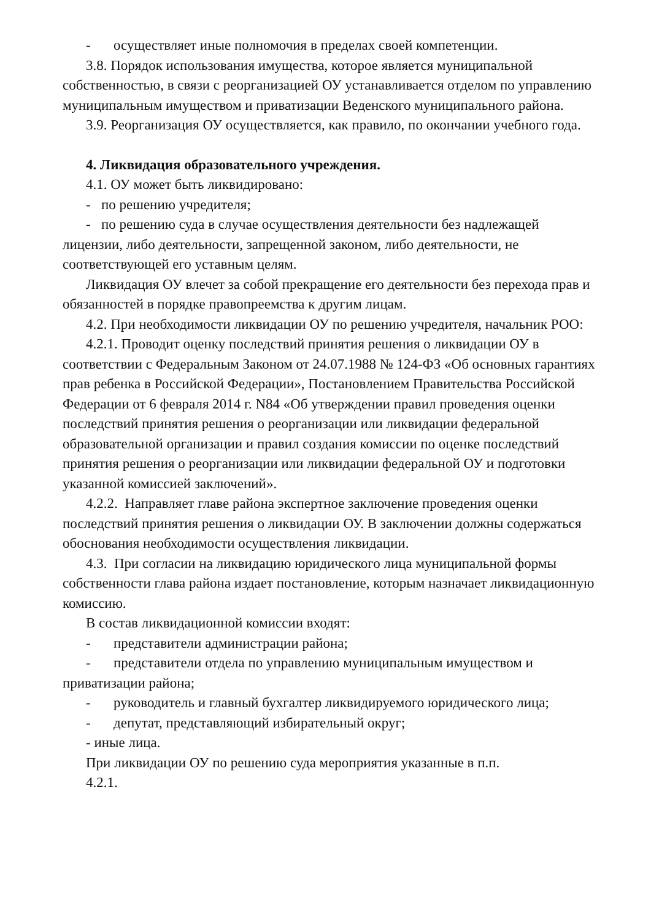- осуществляет иные полномочия в пределах своей компетенции.
3.8. Порядок использования имущества, которое является муниципальной собственностью, в связи с реорганизацией ОУ устанавливается отделом по управлению муниципальным имуществом и приватизации Веденского муниципального района.
3.9. Реорганизация ОУ осуществляется, как правило, по окончании учебного года.
4. Ликвидация образовательного учреждения.
4.1. ОУ может быть ликвидировано:
- по решению учредителя;
- по решению суда в случае осуществления деятельности без надлежащей лицензии, либо деятельности, запрещенной законом, либо деятельности, не соответствующей его уставным целям.
Ликвидация ОУ влечет за собой прекращение его деятельности без перехода прав и обязанностей в порядке правопреемства к другим лицам.
4.2. При необходимости ликвидации ОУ по решению учредителя, начальник РОО:
4.2.1. Проводит оценку последствий принятия решения о ликвидации ОУ в соответствии с Федеральным Законом от 24.07.1988 № 124-ФЗ «Об основных гарантиях прав ребенка в Российской Федерации», Постановлением Правительства Российской Федерации от 6 февраля 2014 г. N84 «Об утверждении правил проведения оценки последствий принятия решения о реорганизации или ликвидации федеральной образовательной организации и правил создания комиссии по оценке последствий принятия решения о реорганизации или ликвидации федеральной ОУ и подготовки указанной комиссией заключений».
4.2.2. Направляет главе района экспертное заключение проведения оценки последствий принятия решения о ликвидации ОУ. В заключении должны содержаться обоснования необходимости осуществления ликвидации.
4.3. При согласии на ликвидацию юридического лица муниципальной формы собственности глава района издает постановление, которым назначает ликвидационную комиссию.
В состав ликвидационной комиссии входят:
- представители администрации района;
- представители отдела по управлению муниципальным имуществом и приватизации района;
- руководитель и главный бухгалтер ликвидируемого юридического лица;
- депутат, представляющий избирательный округ;
- иные лица.
При ликвидации ОУ по решению суда мероприятия указанные в п.п.
4.2.1.